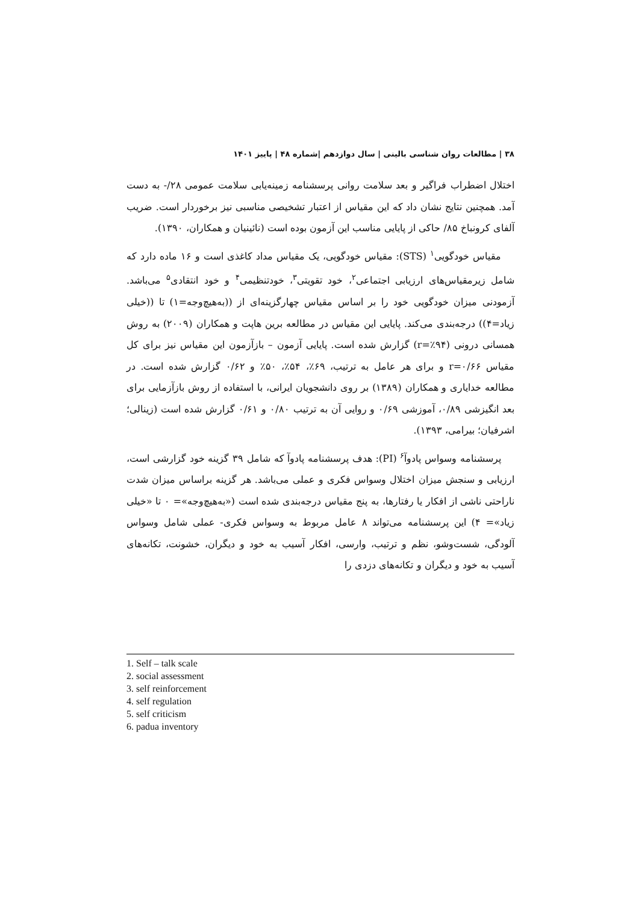۳۸ | مطالعات روان شناسی بالینی | سال دوازدهم |شماره ۴۸ | پاییز ۱۴۰۱
اختلال اضطراب فراگیر و بعد سلامت روانی پرسشنامه زمینه‌یابی سلامت عمومی ۲۸/- به دست آمد. همچنین نتایج نشان داد که این مقیاس از اعتبار تشخیصی مناسبی نیز برخوردار است. ضریب آلفای کرونباخ ۸۵/ حاکی از پایایی مناسب این آزمون بوده است (نائینیان و همکاران، ۱۳۹۰).
مقیاس خودگویی<sup>۱</sup> (STS): مقیاس خودگویی، یک مقیاس مداد کاغذی است و ۱۶ ماده دارد که شامل زیرمقیاس‌های ارزیابی اجتماعی<sup>۲</sup>، خود تقویتی<sup>۳</sup>، خودتنظیمی<sup>۴</sup> و خود انتقادی<sup>۵</sup> می‌باشد. آزمودنی میزان خودگویی خود را بر اساس مقیاس چهارگزینه‌ای از ((به‌هیچ‌وجه=۱) تا ((خیلی زیاد=۴)) درجه‌بندی می‌کند. پایایی این مقیاس در مطالعه برین هاپت و همکاران (۲۰۰۹) به روش همسانی درونی (r=٪۹۴) گزارش شده است. پایایی آزمون – بازآزمون این مقیاس نیز برای کل مقیاس r=۰/۶۶ و برای هر عامل به ترتیب، ۶۹٪، ۵۴٪، ۵۰٪ و ۰/۶۲ گزارش شده است. در مطالعه خدایاری و همکاران (۱۳۸۹) بر روی دانشجویان ایرانی، با استفاده از روش بازآزمایی برای بعد انگیزشی ۰/۸۹، آموزشی ۰/۶۹ و روایی آن به ترتیب ۰/۸۰ و ۰/۶۱ گزارش شده است (زینالی؛ اشرفیان؛ بیرامی، ۱۳۹۳).
پرسشنامه وسواس پادوآ<sup>۶</sup> (PI): هدف پرسشنامه پادوآ که شامل ۳۹ گزینه خود گزارشی است، ارزیابی و سنجش میزان اختلال وسواس فکری و عملی می‌باشد. هر گزینه براساس میزان شدت ناراحتی ناشی از افکار یا رفتارها، به پنج مقیاس درجه‌بندی شده است («به‌هیچ‌وجه»= ۰ تا «خیلی زیاد»= ۴) این پرسشنامه می‌تواند ۸ عامل مربوط به وسواس فکری- عملی شامل وسواس آلودگی، شست‌وشو، نظم و ترتیب، وارسی، افکار آسیب به خود و دیگران، خشونت، تکانه‌های آسیب به خود و دیگران و تکانه‌های دزدی را
1. Self – talk scale
2. social assessment
3. self reinforcement
4. self regulation
5. self criticism
6. padua inventory